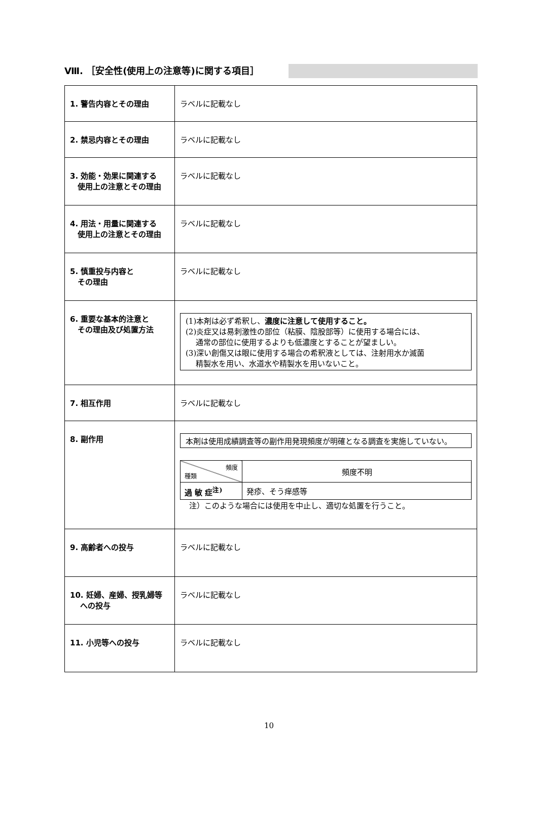Ⅷ. ［安全性(使用上の注意等)に関する項目］
| 1. 警告内容とその理由 | ラベルに記載なし |
| 2. 禁忌内容とその理由 | ラベルに記載なし |
| 3. 効能・効果に関連する 使用上の注意とその理由 | ラベルに記載なし |
| 4. 用法・用量に関連する 使用上の注意とその理由 | ラベルに記載なし |
| 5. 慎重投与内容と その理由 | ラベルに記載なし |
| 6. 重要な基本的注意と その理由及び処置方法 | (1)本剤は必ず希釈し、 濃度に注意して使用すること。 (2)炎症又は易刺激性の部位（粘膜、陰股部等）に使用する場合には、 通常の部位に使用するよりも低濃度とすることが望ましい。 (3)深い創傷又は眼に使用する場合の希釈液としては、注射用水か滅菌 精製水を用い、水道水や精製水を用いないこと。 |
| 7. 相互作用 | ラベルに記載なし |
| 8. 副作用 | 本剤は使用成績調査等の副作用発現頻度が明確となる調査を実施していない。 / 頻度 種類 / 頻度不明 / / 過 敏 症<sup>注)</sup> / 発疹、そう痒感等 / 注）このような場合には使用を中止し、適切な処置を行うこと。 |
| 9. 高齢者への投与 | ラベルに記載なし |
| 10. 妊婦、産婦、授乳婦等 への投与 | ラベルに記載なし |
| 11. 小児等への投与 | ラベルに記載なし |
10